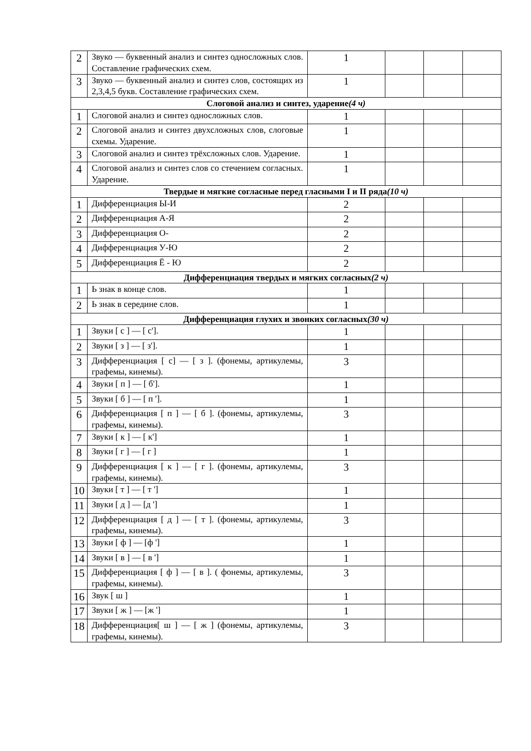| 2 | Звуко — буквенный анализ и синтез односложных слов. Составление графических схем. | 1 | | | |
| 3 | Звуко — буквенный анализ и синтез слов, состоящих из 2,3,4,5 букв. Составление графических схем. | 1 | | | |
| Слоговой анализ и синтез, ударение (4 ч) | | | | | |
| 1 | Слоговой анализ и синтез односложных слов. | 1 | | | |
| 2 | Слоговой анализ и синтез двухсложных слов, слоговые схемы. Ударение. | 1 | | | |
| 3 | Слоговой анализ и синтез трёхсложных слов. Ударение. | 1 | | | |
| 4 | Слоговой анализ и синтез слов со стечением согласных. Ударение. | 1 | | | |
| Твердые и мягкие согласные перед гласными I и II ряда (10 ч) | | | | | |
| 1 | Дифференциация Ы-И | 2 | | | |
| 2 | Дифференциация А-Я | 2 | | | |
| 3 | Дифференциация О- | 2 | | | |
| 4 | Дифференциация У-Ю | 2 | | | |
| 5 | Дифференциация Ё - Ю | 2 | | | |
| Дифференциация твердых и мягких согласных (2 ч) | | | | | |
| 1 | Ь знак в конце слов. | 1 | | | |
| 2 | Ь знак в середине слов. | 1 | | | |
| Дифференциация глухих и звонких согласных (30 ч) | | | | | |
| 1 | Звуки [ с ] — [ с']. | 1 | | | |
| 2 | Звуки [ з ] — [ з']. | 1 | | | |
| 3 | Дифференциация [ с] — [ з ]. (фонемы, артикулемы, графемы, кинемы). | 3 | | | |
| 4 | Звуки [ п ] — [ б']. | 1 | | | |
| 5 | Звуки [ б ] — [ п ']. | 1 | | | |
| 6 | Дифференциация [ п ] — [ б ]. (фонемы, артикулемы, графемы, кинемы). | 3 | | | |
| 7 | Звуки [ к ] — [ к'] | 1 | | | |
| 8 | Звуки [ г ] — [ г ] | 1 | | | |
| 9 | Дифференциация [ к ] — [ г ]. (фонемы, артикулемы, графемы, кинемы). | 3 | | | |
| 10 | Звуки [ т ] — [ т '] | 1 | | | |
| 11 | Звуки [ д ] — [д '] | 1 | | | |
| 12 | Дифференциация [ д ] — [ т ]. (фонемы, артикулемы, графемы, кинемы). | 3 | | | |
| 13 | Звуки [ ф ] — [ф '] | 1 | | | |
| 14 | Звуки [ в ] — [ в '] | 1 | | | |
| 15 | Дифференциация [ ф ] — [ в ]. ( фонемы, артикулемы, графемы, кинемы). | 3 | | | |
| 16 | Звук [ ш ] | 1 | | | |
| 17 | Звуки [ ж ] — [ж '] | 1 | | | |
| 18 | Дифференциация[ ш ] — [ ж ] (фонемы, артикулемы, графемы, кинемы). | 3 | | | |